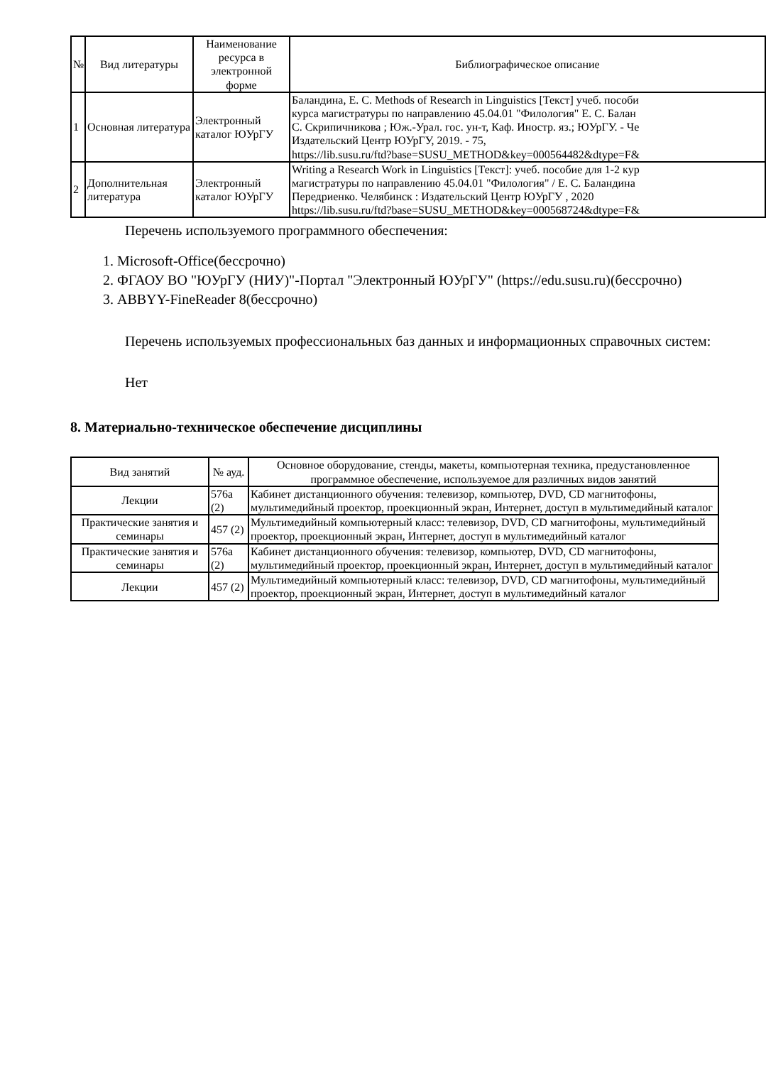| № | Вид литературы | Наименование ресурса в электронной форме | Библиографическое описание |
| --- | --- | --- | --- |
| 1 | Основная литература | Электронный каталог ЮУрГУ | Баландина, Е. С. Methods of Research in Linguistics [Текст] учеб. пособи курса магистратуры по направлению 45.04.01 "Филология" Е. С. Балан С. Скрипичникова ; Юж.-Урал. гос. ун-т, Каф. Иностр. яз.; ЮУрГУ. - Че Издательский Центр ЮУрГУ, 2019. - 75, https://lib.susu.ru/ftd?base=SUSU_METHOD&key=000564482&dtype=F& |
| 2 | Дополнительная литература | Электронный каталог ЮУрГУ | Writing a Research Work in Linguistics [Текст]: учеб. пособие для 1-2 кур магистратуры по направлению 45.04.01 "Филология" / Е. С. Баландина Передриенко. Челябинск : Издательский Центр ЮУрГУ , 2020 https://lib.susu.ru/ftd?base=SUSU_METHOD&key=000568724&dtype=F& |
Перечень используемого программного обеспечения:
1. Microsoft-Office(бессрочно)
2. ФГАОУ ВО "ЮУрГУ (НИУ)"-Портал "Электронный ЮУрГУ" (https://edu.susu.ru)(бессрочно)
3. ABBYY-FineReader 8(бессрочно)
Перечень используемых профессиональных баз данных и информационных справочных систем:
Нет
8. Материально-техническое обеспечение дисциплины
| Вид занятий | № ауд. | Основное оборудование, стенды, макеты, компьютерная техника, предустановленное программное обеспечение, используемое для различных видов занятий |
| --- | --- | --- |
| Лекции | 576а (2) | Кабинет дистанционного обучения: телевизор, компьютер, DVD, CD магнитофоны, мультимедийный проектор, проекционный экран, Интернет, доступ в мультимедийный каталог |
| Практические занятия и семинары | 457 (2) | Мультимедийный компьютерный класс: телевизор, DVD, CD магнитофоны, мультимедийный проектор, проекционный экран, Интернет, доступ в мультимедийный каталог |
| Практические занятия и семинары | 576а (2) | Кабинет дистанционного обучения: телевизор, компьютер, DVD, CD магнитофоны, мультимедийный проектор, проекционный экран, Интернет, доступ в мультимедийный каталог |
| Лекции | 457 (2) | Мультимедийный компьютерный класс: телевизор, DVD, CD магнитофоны, мультимедийный проектор, проекционный экран, Интернет, доступ в мультимедийный каталог |